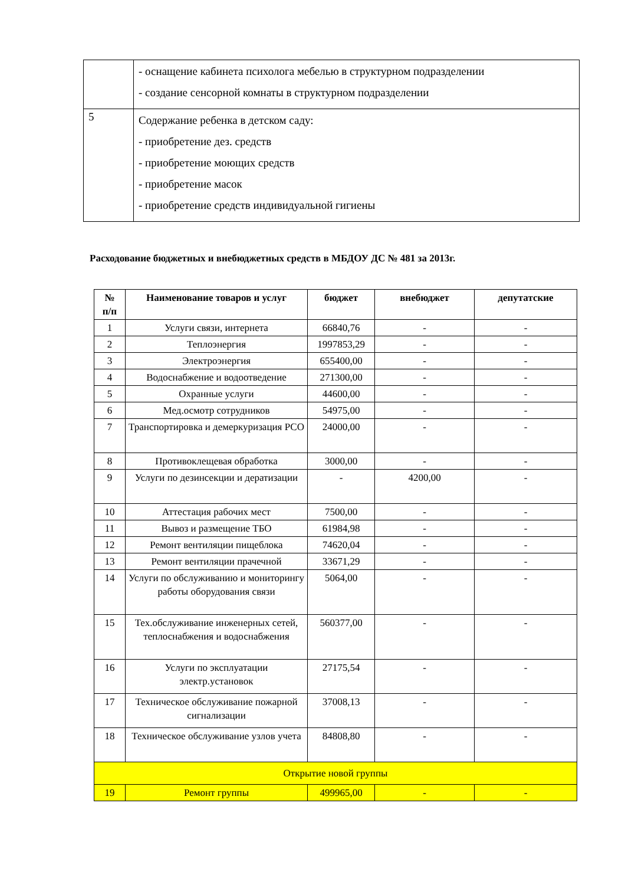| | - оснащение кабинета психолога мебелью в структурном подразделении - создание сенсорной комнаты в структурном подразделении |
| 5 | Содержание ребенка в детском саду: - приобретение дез. средств - приобретение моющих средств - приобретение масок - приобретение средств индивидуальной гигиены |
Расходование бюджетных и внебюджетных средств в МБДОУ ДС № 481 за 2013г.
| № п/п | Наименование товаров и услуг | бюджет | внебюджет | депутатские |
| --- | --- | --- | --- | --- |
| 1 | Услуги связи, интернета | 66840,76 | - | - |
| 2 | Теплоэнергия | 1997853,29 | - | - |
| 3 | Электроэнергия | 655400,00 | - | - |
| 4 | Водоснабжение и водоотведение | 271300,00 | - | - |
| 5 | Охранные услуги | 44600,00 | - | - |
| 6 | Мед.осмотр сотрудников | 54975,00 | - | - |
| 7 | Транспортировка и демеркуризация РСО | 24000,00 | - | - |
| 8 | Противоклещевая обработка | 3000,00 | - | - |
| 9 | Услуги по дезинсекции и дератизации | - | 4200,00 | - |
| 10 | Аттестация рабочих мест | 7500,00 | - | - |
| 11 | Вывоз и размещение ТБО | 61984,98 | - | - |
| 12 | Ремонт вентиляции пищеблока | 74620,04 | - | - |
| 13 | Ремонт вентиляции прачечной | 33671,29 | - | - |
| 14 | Услуги по обслуживанию и мониторингу работы оборудования связи | 5064,00 | - | - |
| 15 | Тех.обслуживание инженерных сетей, теплоснабжения и водоснабжения | 560377,00 | - | - |
| 16 | Услуги по эксплуатации электр.установок | 27175,54 | - | - |
| 17 | Техническое обслуживание пожарной сигнализации | 37008,13 | - | - |
| 18 | Техническое обслуживание узлов учета | 84808,80 | - | - |
| Открытие новой группы | | | | |
| 19 | Ремонт группы | 499965,00 | - | - |